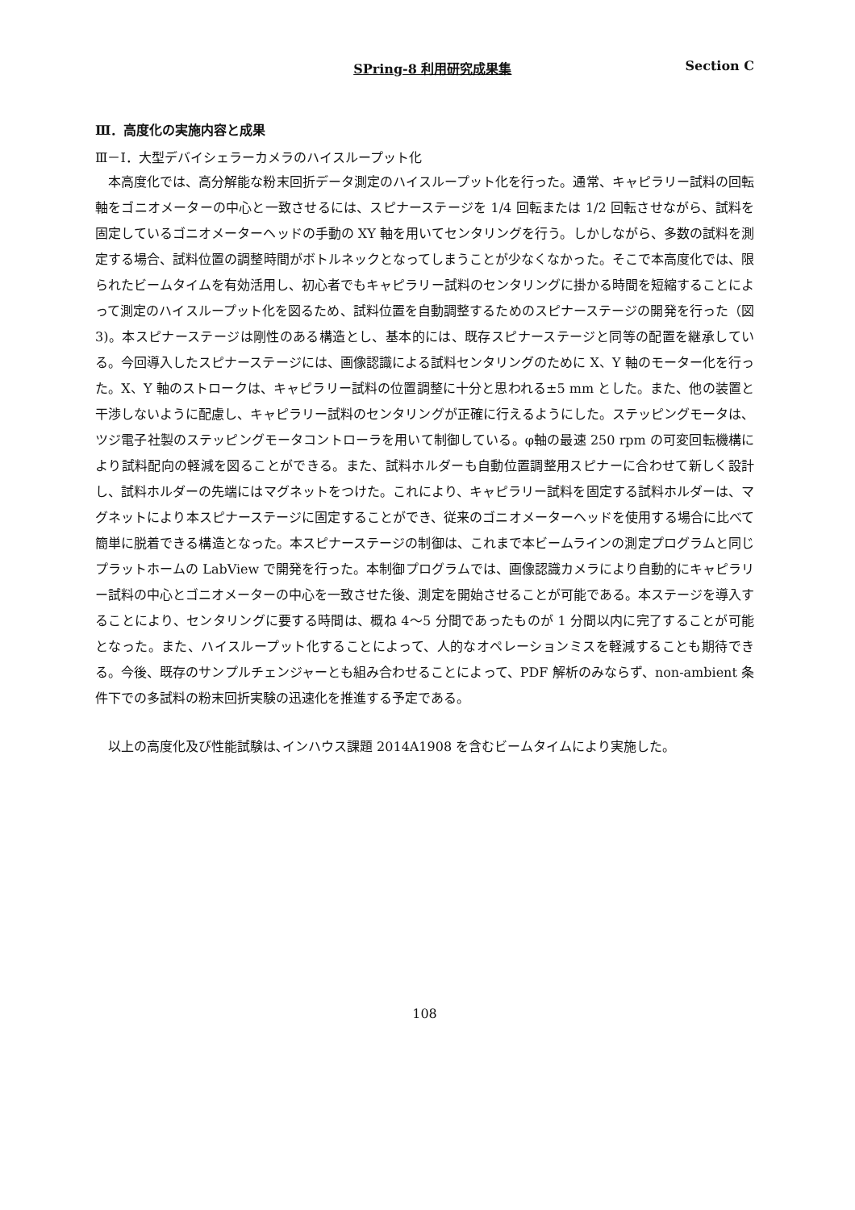SPring-8 利用研究成果集 Section C
Ⅲ．高度化の実施内容と成果
Ⅲ－Ⅰ．大型デバイシェラーカメラのハイスループット化
本高度化では、高分解能な粉末回折データ測定のハイスループット化を行った。通常、キャピラリー試料の回転軸をゴニオメーターの中心と一致させるには、スピナーステージを 1/4 回転または 1/2 回転させながら、試料を固定しているゴニオメーターヘッドの手動の XY 軸を用いてセンタリングを行う。しかしながら、多数の試料を測定する場合、試料位置の調整時間がボトルネックとなってしまうことが少なくなかった。そこで本高度化では、限られたビームタイムを有効活用し、初心者でもキャピラリー試料のセンタリングに掛かる時間を短縮することによって測定のハイスループット化を図るため、試料位置を自動調整するためのスピナーステージの開発を行った（図 3)。本スピナーステージは剛性のある構造とし、基本的には、既存スピナーステージと同等の配置を継承している。今回導入したスピナーステージには、画像認識による試料センタリングのために X、Y 軸のモーター化を行った。X、Y 軸のストロークは、キャピラリー試料の位置調整に十分と思われる±5 mm とした。また、他の装置と干渉しないように配慮し、キャピラリー試料のセンタリングが正確に行えるようにした。ステッピングモータは、ツジ電子社製のステッピングモータコントローラを用いて制御している。φ軸の最速 250 rpm の可変回転機構により試料配向の軽減を図ることができる。また、試料ホルダーも自動位置調整用スピナーに合わせて新しく設計し、試料ホルダーの先端にはマグネットをつけた。これにより、キャピラリー試料を固定する試料ホルダーは、マグネットにより本スピナーステージに固定することができ、従来のゴニオメーターヘッドを使用する場合に比べて簡単に脱着できる構造となった。本スピナーステージの制御は、これまで本ビームラインの測定プログラムと同じプラットホームの LabView で開発を行った。本制御プログラムでは、画像認識カメラにより自動的にキャピラリー試料の中心とゴニオメーターの中心を一致させた後、測定を開始させることが可能である。本ステージを導入することにより、センタリングに要する時間は、概ね 4～5 分間であったものが 1 分間以内に完了することが可能となった。また、ハイスループット化することによって、人的なオペレーションミスを軽減することも期待できる。今後、既存のサンプルチェンジャーとも組み合わせることによって、PDF 解析のみならず、non-ambient 条件下での多試料の粉末回折実験の迅速化を推進する予定である。
以上の高度化及び性能試験は､インハウス課題 2014A1908 を含むビームタイムにより実施した。
108